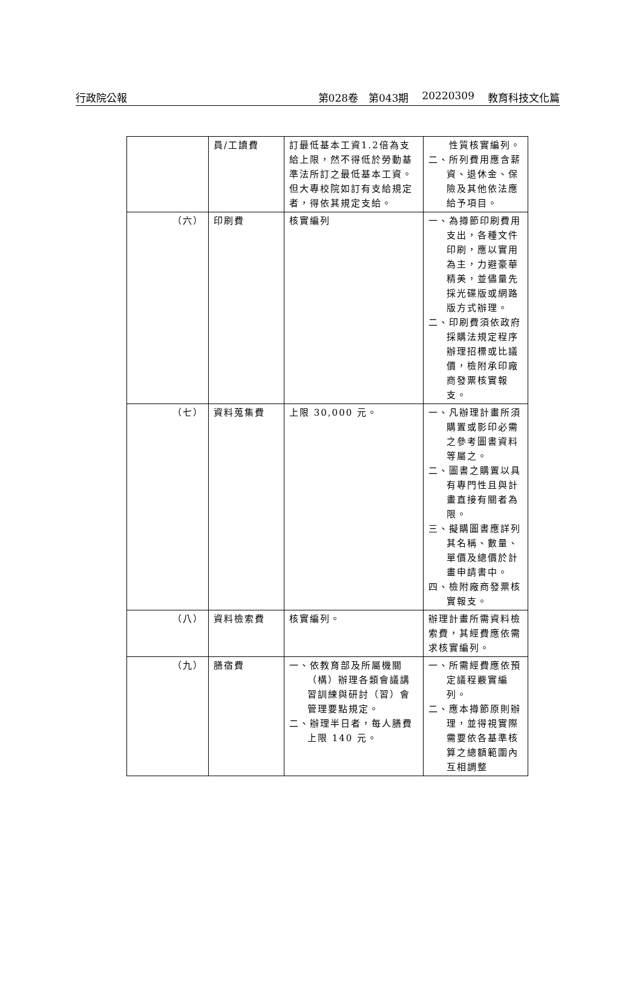行政院公報 第028卷　第043期 20220309 教育科技文化篇
| | 員/工讀費 | 訂最低基本工資1.2倍為支給上限，然不得低於勞動基準法所訂之最低基本工資。但大專校院如訂有支給規定者，得依其規定支給。 | 性質核實編列。 二、所列費用應含薪資、退休金、保險及其他依法應給予項目。 |
| （六） | 印刷費 | 核實編列 | 一、為撙節印刷費用支出，各種文件印刷，應以實用為主，力避豪華精美，並儘量先採光碟版或網路版方式辦理。 二、印刷費須依政府採購法規定程序辦理招標或比議價，檢附承印廠商發票核實報支。 |
| （七） | 資料蒐集費 | 上限 30,000 元。 | 一、凡辦理計畫所須購置或影印必需之參考圖書資料等屬之。 二、圖書之購置以具有專門性且與計畫直接有關者為限。 三、擬購圖書應詳列其名稱、數量、單價及總價於計畫申請書中。 四、檢附廠商發票核實報支。 |
| （八） | 資料檢索費 | 核實編列。 | 辦理計畫所需資料檢索費，其經費應依需求核實編列。 |
| （九） | 膳宿費 | 一、依教育部及所屬機關（構）辦理各類會議講習訓練與研討（習）會管理要點規定。 二、辦理半日者，每人膳費上限 140 元。 | 一、所需經費應依預定議程覈實編列。 二、應本撙節原則辦理，並得視實際需要依各基準核算之總額範圍內互相調整 |